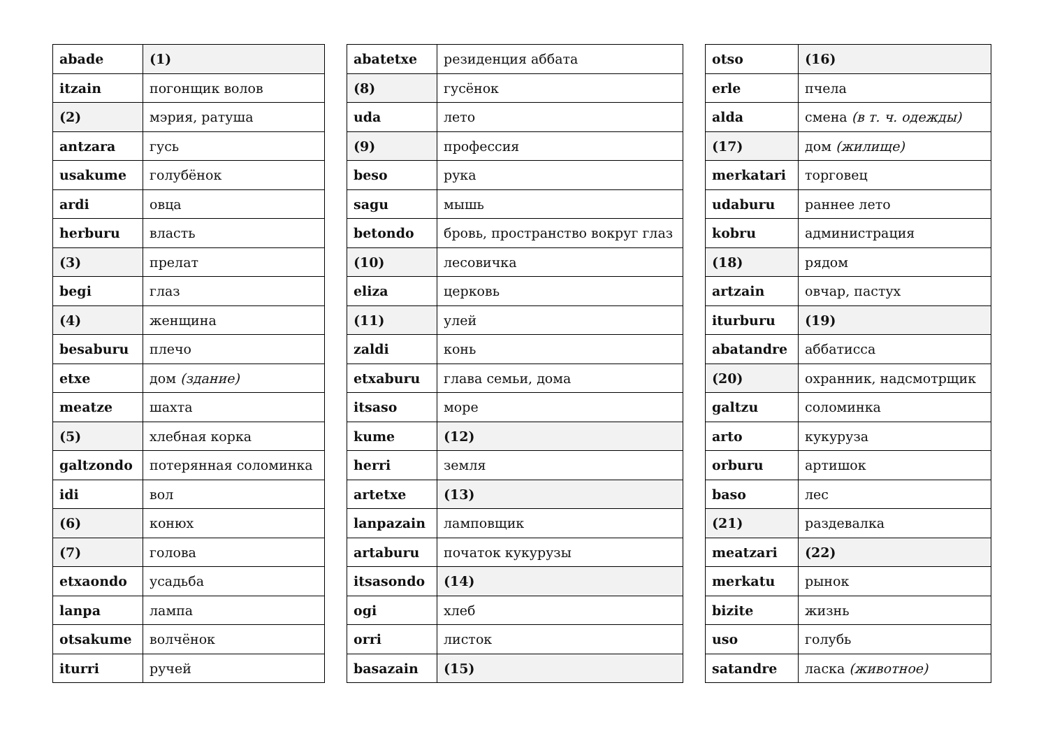| abade | (1) |
| itzain | погонщик волов |
| (2) | мэрия, ратуша |
| antzara | гусь |
| usakume | голубёнок |
| ardi | овца |
| herburu | власть |
| (3) | прелат |
| begi | глаз |
| (4) | женщина |
| besaburu | плечо |
| etxe | дом (здание) |
| meatze | шахта |
| (5) | хлебная корка |
| galtzondo | потерянная соломинка |
| idi | вол |
| (6) | конюх |
| (7) | голова |
| etxaondo | усадьба |
| lanpa | лампа |
| otsakume | волчёнок |
| iturri | ручей |
| abatetxe | резиденция аббата |
| (8) | гусёнок |
| uda | лето |
| (9) | профессия |
| beso | рука |
| sagu | мышь |
| betondo | бровь, пространство вокруг глаз |
| (10) | лесовичка |
| eliza | церковь |
| (11) | улей |
| zaldi | конь |
| etxaburu | глава семьи, дома |
| itsaso | море |
| kume | (12) |
| herri | земля |
| artetxe | (13) |
| lanpazain | ламповщик |
| artaburu | початок кукурузы |
| itsasondo | (14) |
| ogi | хлеб |
| orri | листок |
| basazain | (15) |
| otso | (16) |
| erle | пчела |
| alda | смена (в т. ч. одежды) |
| (17) | дом (жилище) |
| merkatari | торговец |
| udaburu | раннее лето |
| kobru | администрация |
| (18) | рядом |
| artzain | овчар, пастух |
| iturburu | (19) |
| abatandre | аббатисса |
| (20) | охранник, надсмотрщик |
| galtzu | соломинка |
| arto | кукуруза |
| orburu | артишок |
| baso | лес |
| (21) | раздевалка |
| meatzari | (22) |
| merkatu | рынок |
| bizite | жизнь |
| uso | голубь |
| satandre | ласка (животное) |